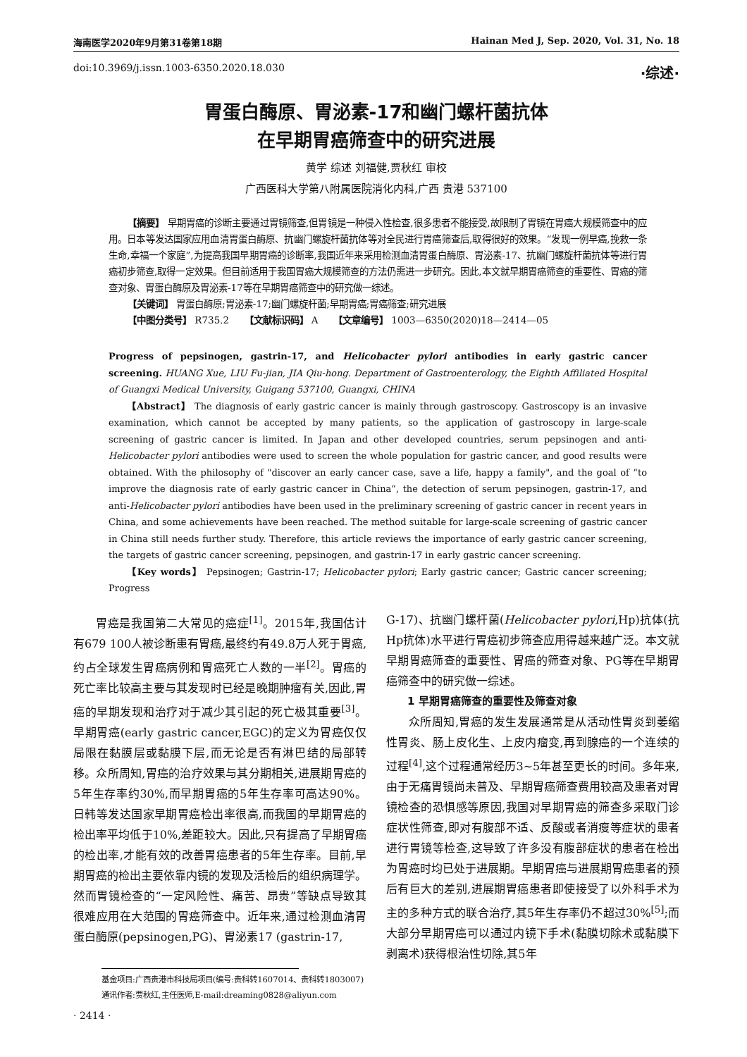海南医学2020年9月第31卷第18期 Hainan Med J, Sep. 2020, Vol. 31, No. 18
doi:10.3969/j.issn.1003-6350.2020.18.030 ·综述·
胃蛋白酶原、胃泌素-17和幽门螺杆菌抗体
在早期胃癌筛查中的研究进展
黄学 综述 刘福健,贾秋红 审校
广西医科大学第八附属医院消化内科,广西 贵港 537100
【摘要】 早期胃癌的诊断主要通过胃镜筛查,但胃镜是一种侵入性检查,很多患者不能接受,故限制了胃镜在胃癌大规模筛查中的应用。日本等发达国家应用血清胃蛋白酶原、抗幽门螺旋杆菌抗体等对全民进行胃癌筛查后,取得很好的效果。“发现一例早癌,挽救一条生命,幸福一个家庭”,为提高我国早期胃癌的诊断率,我国近年来采用检测血清胃蛋白酶原、胃泌素-17、抗幽门螺旋杆菌抗体等进行胃癌初步筛查,取得一定效果。但目前适用于我国胃癌大规模筛查的方法仍需进一步研究。因此,本文就早期胃癌筛查的重要性、胃癌的筛查对象、胃蛋白酶原及胃泌素-17等在早期胃癌筛查中的研究做一综述。
【关键词】 胃蛋白酶原;胃泌素-17;幽门螺旋杆菌;早期胃癌;胃癌筛查;研究进展
【中图分类号】 R735.2 【文献标识码】 A 【文章编号】 1003—6350(2020)18—2414—05
Progress of pepsinogen, gastrin-17, and Helicobacter pylori antibodies in early gastric cancer screening. HUANG Xue, LIU Fu-jian, JIA Qiu-hong. Department of Gastroenterology, the Eighth Affiliated Hospital of Guangxi Medical University, Guigang 537100, Guangxi, CHINA
【Abstract】 The diagnosis of early gastric cancer is mainly through gastroscopy. Gastroscopy is an invasive examination, which cannot be accepted by many patients, so the application of gastroscopy in large-scale screening of gastric cancer is limited. In Japan and other developed countries, serum pepsinogen and anti-Helicobacter pylori antibodies were used to screen the whole population for gastric cancer, and good results were obtained. With the philosophy of "discover an early cancer case, save a life, happy a family", and the goal of “to improve the diagnosis rate of early gastric cancer in China”, the detection of serum pepsinogen, gastrin-17, and anti-Helicobacter pylori antibodies have been used in the preliminary screening of gastric cancer in recent years in China, and some achievements have been reached. The method suitable for large-scale screening of gastric cancer in China still needs further study. Therefore, this article reviews the importance of early gastric cancer screening, the targets of gastric cancer screening, pepsinogen, and gastrin-17 in early gastric cancer screening.
【Key words】 Pepsinogen; Gastrin-17; Helicobacter pylori; Early gastric cancer; Gastric cancer screening; Progress
胃癌是我国第二大常见的癌症<sup>[1]</sup>。2015年,我国估计有679 100人被诊断患有胃癌,最终约有49.8万人死于胃癌,约占全球发生胃癌病例和胃癌死亡人数的一半<sup>[2]</sup>。胃癌的死亡率比较高主要与其发现时已经是晚期肿瘤有关,因此,胃癌的早期发现和治疗对于减少其引起的死亡极其重要<sup>[3]</sup>。早期胃癌(early gastric cancer,EGC)的定义为胃癌仅仅局限在黏膜层或黏膜下层,而无论是否有淋巴结的局部转移。众所周知,胃癌的治疗效果与其分期相关,进展期胃癌的5年生存率约30%,而早期胃癌的5年生存率可高达90%。日韩等发达国家早期胃癌检出率很高,而我国的早期胃癌的检出率平均低于10%,差距较大。因此,只有提高了早期胃癌的检出率,才能有效的改善胃癌患者的5年生存率。目前,早期胃癌的检出主要依靠内镜的发现及活检后的组织病理学。然而胃镜检查的“一定风险性、痛苦、昂贵”等缺点导致其很难应用在大范围的胃癌筛查中。近年来,通过检测血清胃蛋白酶原(pepsinogen,PG)、胃泌素17 (gastrin-17,
G-17)、抗幽门螺杆菌(Helicobacter pylori,Hp)抗体(抗Hp抗体)水平进行胃癌初步筛查应用得越来越广泛。本文就早期胃癌筛查的重要性、胃癌的筛查对象、PG等在早期胃癌筛查中的研究做一综述。
1 早期胃癌筛查的重要性及筛查对象
众所周知,胃癌的发生发展通常是从活动性胃炎到萎缩性胃炎、肠上皮化生、上皮内瘤变,再到腺癌的一个连续的过程<sup>[4]</sup>,这个过程通常经历3~5年甚至更长的时间。多年来,由于无痛胃镜尚未普及、早期胃癌筛查费用较高及患者对胃镜检查的恐惧感等原因,我国对早期胃癌的筛查多采取门诊症状性筛查,即对有腹部不适、反酸或者消瘦等症状的患者进行胃镜等检查,这导致了许多没有腹部症状的患者在检出为胃癌时均已处于进展期。早期胃癌与进展期胃癌患者的预后有巨大的差别,进展期胃癌患者即使接受了以外科手术为主的多种方式的联合治疗,其5年生存率仍不超过30%<sup>[5]</sup>;而大部分早期胃癌可以通过内镜下手术(黏膜切除术或黏膜下剥离术)获得根治性切除,其5年
基金项目:广西贵港市科技局项目(编号:贵科转1607014、贵科转1803007)
通讯作者:贾秋红,主任医师,E-mail:dreaming0828@aliyun.com
· 2414 ·